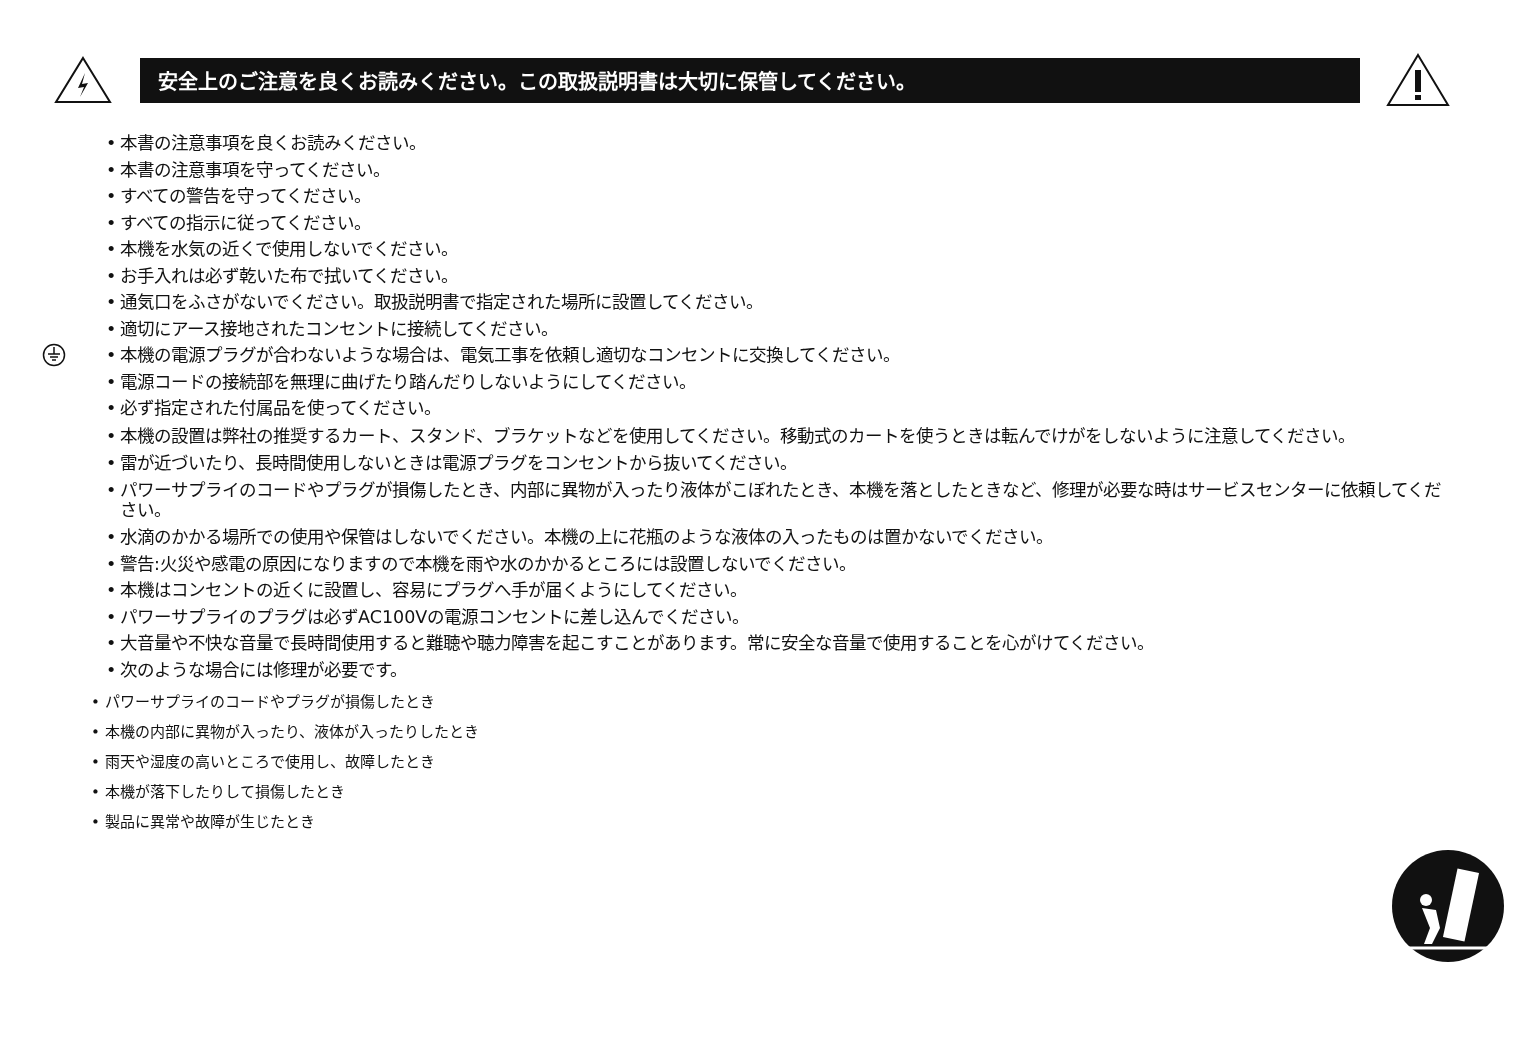安全上のご注意を良くお読みください。この取扱説明書は大切に保管してください。
• 本書の注意事項を良くお読みください。
• 本書の注意事項を守ってください。
• すべての警告を守ってください。
• すべての指示に従ってください。
• 本機を水気の近くで使用しないでください。
• お手入れは必ず乾いた布で拭いてください。
• 通気口をふさがないでください。取扱説明書で指定された場所に設置してください。
• 適切にアース接地されたコンセントに接続してください。
• 本機の電源プラグが合わないような場合は、電気工事を依頼し適切なコンセントに交換してください。
• 電源コードの接続部を無理に曲げたり踏んだりしないようにしてください。
• 必ず指定された付属品を使ってください。
• 本機の設置は弊社の推奨するカート、スタンド、ブラケットなどを使用してください。移動式のカートを使うときは転んでけがをしないように注意してください。
• 雷が近づいたり、長時間使用しないときは電源プラグをコンセントから抜いてください。
• パワーサプライのコードやプラグが損傷したとき、内部に異物が入ったり液体がこぼれたとき、本機を落としたときなど、修理が必要な時はサービスセンターに依頼してください。
• 水滴のかかる場所での使用や保管はしないでください。本機の上に花瓶のような液体の入ったものは置かないでください。
• 警告:火災や感電の原因になりますので本機を雨や水のかかるところには設置しないでください。
• 本機はコンセントの近くに設置し、容易にプラグへ手が届くようにしてください。
• パワーサプライのプラグは必ずAC100Vの電源コンセントに差し込んでください。
• 大音量や不快な音量で長時間使用すると難聴や聴力障害を起こすことがあります。常に安全な音量で使用することを心がけてください。
• 次のような場合には修理が必要です。
• パワーサプライのコードやプラグが損傷したとき
• 本機の内部に異物が入ったり、液体が入ったりしたとき
• 雨天や湿度の高いところで使用し、故障したとき
• 本機が落下したりして損傷したとき
• 製品に異常や故障が生じたとき